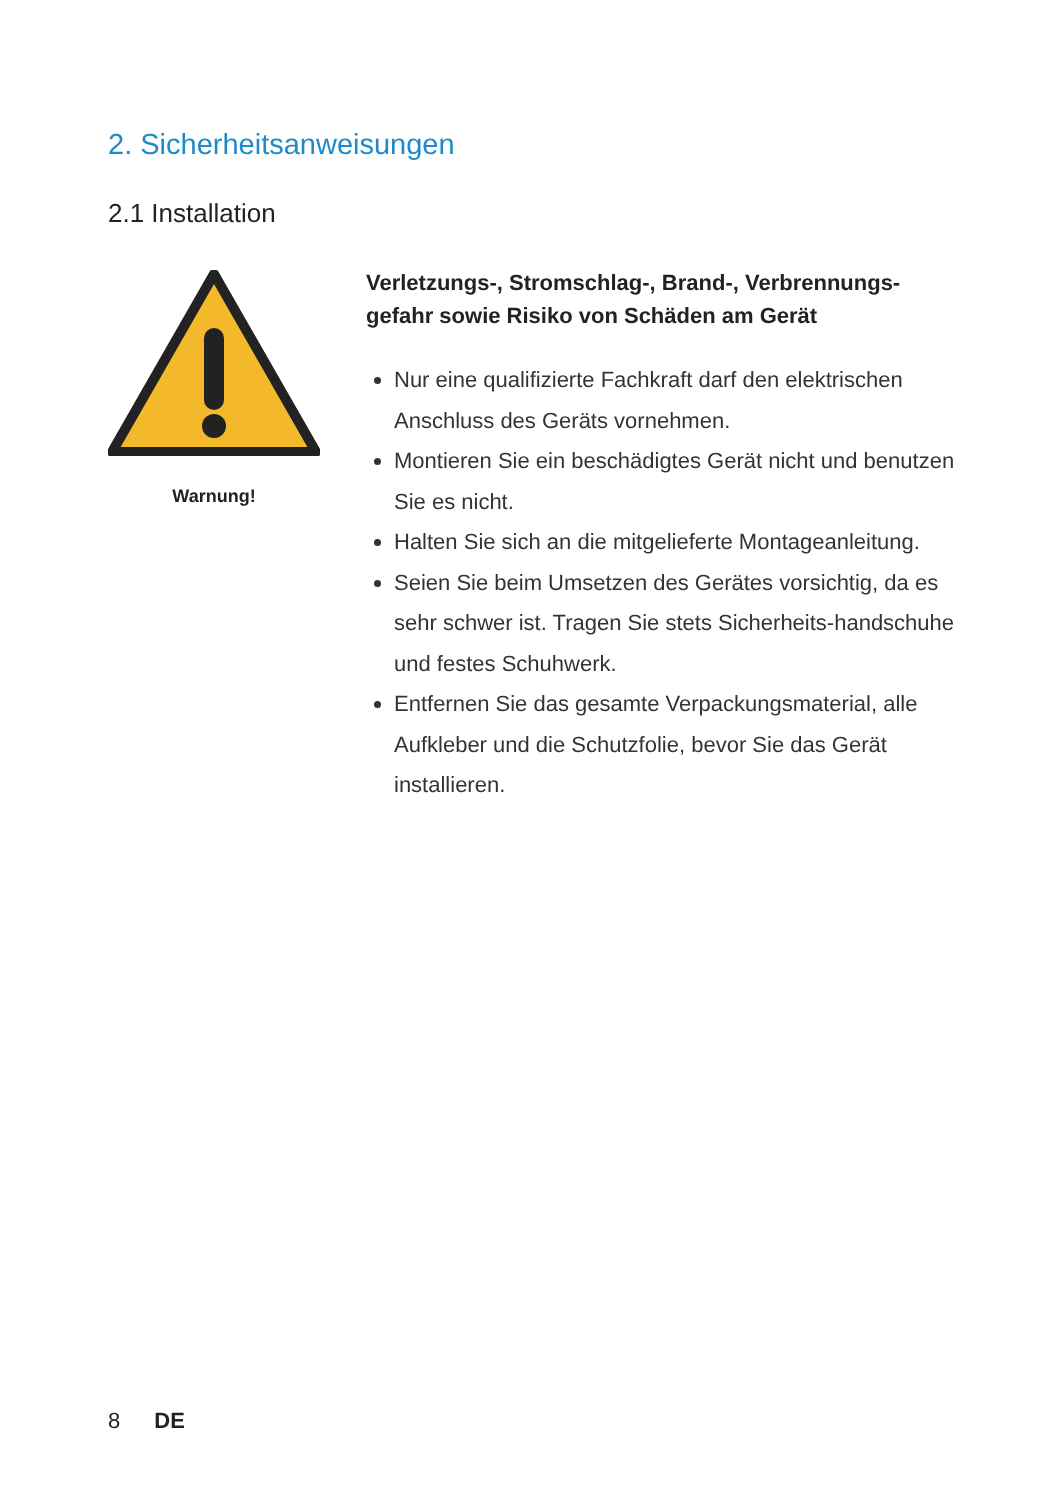2. Sicherheitsanweisungen
2.1 Installation
Warnung!
Verletzungs-, Stromschlag-, Brand-, Verbrennungs-gefahr sowie Risiko von Schäden am Gerät
Nur eine qualifizierte Fachkraft darf den elektrischen Anschluss des Geräts vornehmen.
Montieren Sie ein beschädigtes Gerät nicht und benutzen Sie es nicht.
Halten Sie sich an die mitgelieferte Montageanleitung.
Seien Sie beim Umsetzen des Gerätes vorsichtig, da es sehr schwer ist. Tragen Sie stets Sicherheits-handschuhe und festes Schuhwerk.
Entfernen Sie das gesamte Verpackungsmaterial, alle Aufkleber und die Schutzfolie, bevor Sie das Gerät installieren.
8 DE